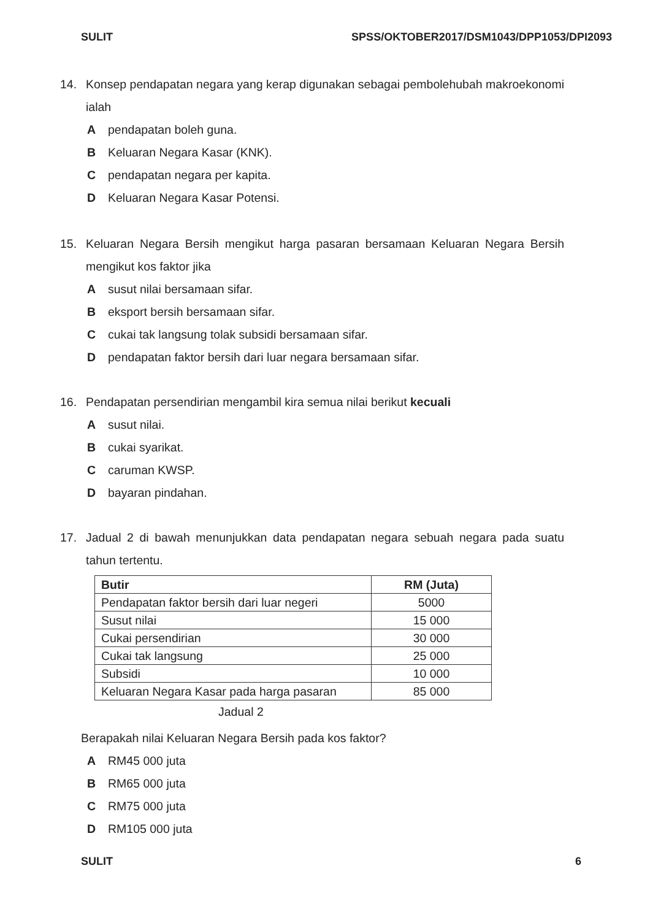SULIT SPSS/OKTOBER2017/DSM1043/DPP1053/DPI2093
14. Konsep pendapatan negara yang kerap digunakan sebagai pembolehubah makroekonomi ialah
Apendapatan boleh guna.
B Keluaran Negara Kasar (KNK).
Cpendapatan negara per kapita.
D Keluaran Negara Kasar Potensi.
15. Keluaran Negara Bersih mengikut harga pasaran bersamaan Keluaran Negara Bersih mengikut kos faktor jika
Asusut nilai bersamaan sifar.
Beksport bersih bersamaan sifar.
Ccukai tak langsung tolak subsidi bersamaan sifar.
Dpendapatan faktor bersih dari luar negara bersamaan sifar.
16. Pendapatan persendirian mengambil kira semua nilai berikut kecuali
Asusut nilai.
Bcukai syarikat.
Ccaruman KWSP.
Dbayaran pindahan.
17. Jadual 2 di bawah menunjukkan data pendapatan negara sebuah negara pada suatu tahun tertentu.
| Butir | RM (Juta) |
| --- | --- |
| Pendapatan faktor bersih dari luar negeri | 5000 |
| Susut nilai | 15 000 |
| Cukai persendirian | 30 000 |
| Cukai tak langsung | 25 000 |
| Subsidi | 10 000 |
| Keluaran Negara Kasar pada harga pasaran | 85 000 |
Jadual 2
Berapakah nilai Keluaran Negara Bersih pada kos faktor?
A RM45 000 juta
B RM65 000 juta
C RM75 000 juta
D RM105 000 juta
SULIT 6